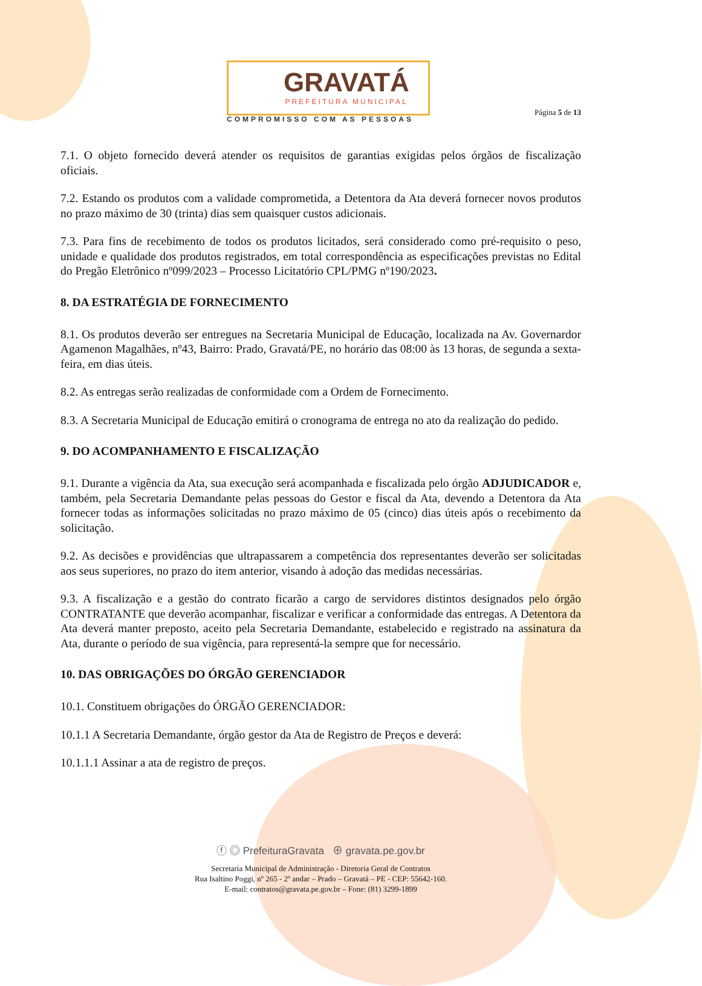GRAVATÁ
PREFEITURA MUNICIPAL
COMPROMISSO COM AS PESSOAS
Página 5 de 13
7.1. O objeto fornecido deverá atender os requisitos de garantias exigidas pelos órgãos de fiscalização oficiais.
7.2. Estando os produtos com a validade comprometida, a Detentora da Ata deverá fornecer novos produtos no prazo máximo de 30 (trinta) dias sem quaisquer custos adicionais.
7.3. Para fins de recebimento de todos os produtos licitados, será considerado como pré-requisito o peso, unidade e qualidade dos produtos registrados, em total correspondência as especificações previstas no Edital do Pregão Eletrônico nº099/2023 – Processo Licitatório CPL/PMG nº190/2023.
8. DA ESTRATÉGIA DE FORNECIMENTO
8.1. Os produtos deverão ser entregues na Secretaria Municipal de Educação, localizada na Av. Governardor Agamenon Magalhães, nº43, Bairro: Prado, Gravatá/PE, no horário das 08:00 às 13 horas, de segunda a sexta-feira, em dias úteis.
8.2. As entregas serão realizadas de conformidade com a Ordem de Fornecimento.
8.3. A Secretaria Municipal de Educação emitirá o cronograma de entrega no ato da realização do pedido.
9. DO ACOMPANHAMENTO E FISCALIZAÇÃO
9.1. Durante a vigência da Ata, sua execução será acompanhada e fiscalizada pelo órgão ADJUDICADOR e, também, pela Secretaria Demandante pelas pessoas do Gestor e fiscal da Ata, devendo a Detentora da Ata fornecer todas as informações solicitadas no prazo máximo de 05 (cinco) dias úteis após o recebimento da solicitação.
9.2. As decisões e providências que ultrapassarem a competência dos representantes deverão ser solicitadas aos seus superiores, no prazo do item anterior, visando à adoção das medidas necessárias.
9.3. A fiscalização e a gestão do contrato ficarão a cargo de servidores distintos designados pelo órgão CONTRATANTE que deverão acompanhar, fiscalizar e verificar a conformidade das entregas. A Detentora da Ata deverá manter preposto, aceito pela Secretaria Demandante, estabelecido e registrado na assinatura da Ata, durante o período de sua vigência, para representá-la sempre que for necessário.
10. DAS OBRIGAÇÕES DO ÓRGÃO GERENCIADOR
10.1. Constituem obrigações do ÓRGÃO GERENCIADOR:
10.1.1 A Secretaria Demandante, órgão gestor da Ata de Registro de Preços e deverá:
10.1.1.1 Assinar a ata de registro de preços.
ⓕ ◎ PrefeituraGravata ⊕ gravata.pe.gov.br
Secretaria Municipal de Administração - Diretoria Geral de Contratos
Rua Isaltino Poggi, nº 265 - 2º andar – Prado – Gravatá – PE - CEP: 55642-160.
E-mail: contratos@gravata.pe.gov.br – Fone: (81) 3299-1899